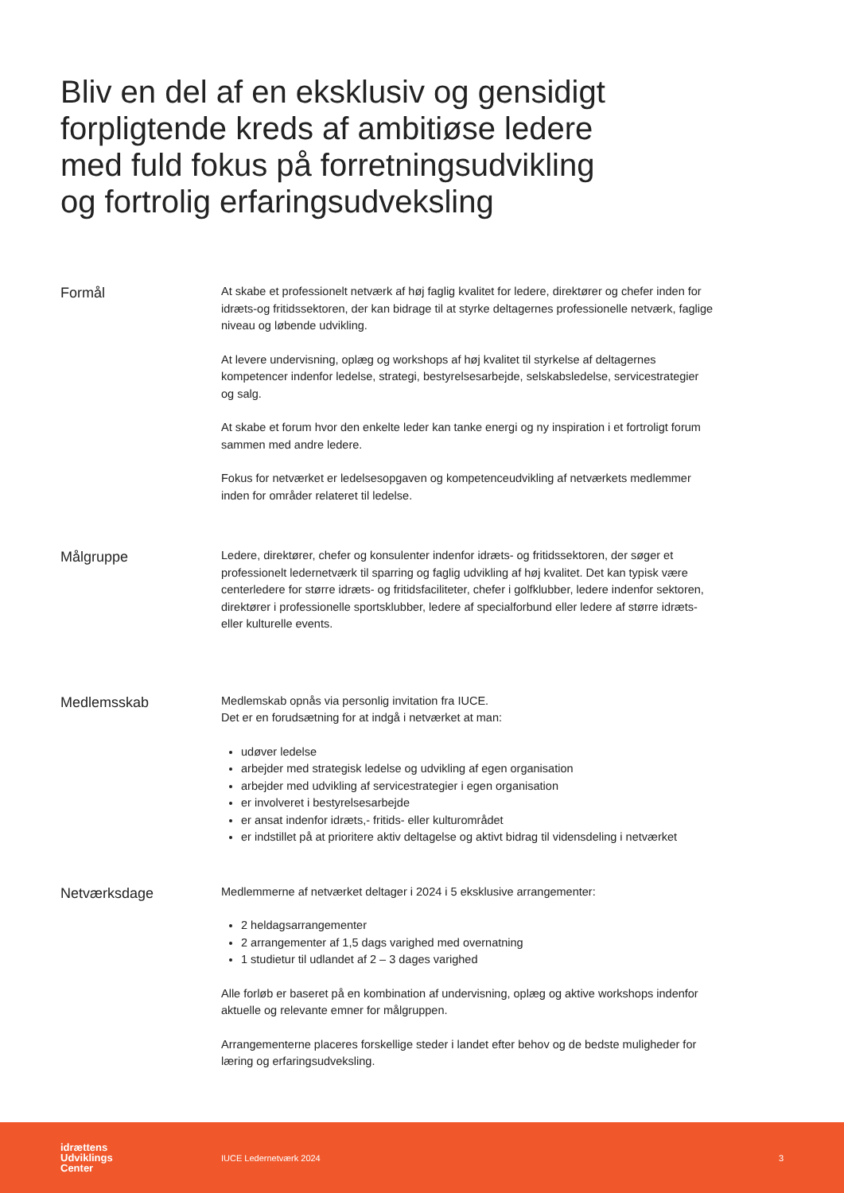Bliv en del af en eksklusiv og gensidigt forpligtende kreds af ambitiøse ledere med fuld fokus på forretningsudvikling og fortrolig erfaringsudveksling
Formål
At skabe et professionelt netværk af høj faglig kvalitet for ledere, direktører og chefer inden for idræts-og fritidssektoren, der kan bidrage til at styrke deltagernes professionelle netværk, faglige niveau og løbende udvikling.
At levere undervisning, oplæg og workshops af høj kvalitet til styrkelse af deltagernes kompetencer indenfor ledelse, strategi, bestyrelsesarbejde, selskabsledelse, servicestrategier og salg.
At skabe et forum hvor den enkelte leder kan tanke energi og ny inspiration i et fortroligt forum sammen med andre ledere.
Fokus for netværket er ledelsesopgaven og kompetenceudvikling af netværkets medlemmer inden for områder relateret til ledelse.
Målgruppe
Ledere, direktører, chefer og konsulenter indenfor idræts- og fritidssektoren, der søger et professionelt ledernetværk til sparring og faglig udvikling af høj kvalitet. Det kan typisk være centerledere for større idræts- og fritidsfaciliteter, chefer i golfklubber, ledere indenfor sektoren, direktører i professionelle sportsklubber, ledere af specialforbund eller ledere af større idræts- eller kulturelle events.
Medlemsskab
Medlemskab opnås via personlig invitation fra IUCE.
Det er en forudsætning for at indgå i netværket at man:
udøver ledelse
arbejder med strategisk ledelse og udvikling af egen organisation
arbejder med udvikling af servicestrategier i egen organisation
er involveret i bestyrelsesarbejde
er ansat indenfor idræts,- fritids- eller kulturområdet
er indstillet på at prioritere aktiv deltagelse og aktivt bidrag til vidensdeling i netværket
Netværksdage
Medlemmerne af netværket deltager i 2024 i 5 eksklusive arrangementer:
2 heldagsarrangementer
2 arrangementer af 1,5 dags varighed med overnatning
1 studietur til udlandet af 2 – 3 dages varighed
Alle forløb er baseret på en kombination af undervisning, oplæg og aktive workshops indenfor aktuelle og relevante emner for målgruppen.
Arrangementerne placeres forskellige steder i landet efter behov og de bedste muligheder for læring og erfaringsudveksling.
idrættens
Udviklings
Center
IUCE Ledernetværk 2024 3